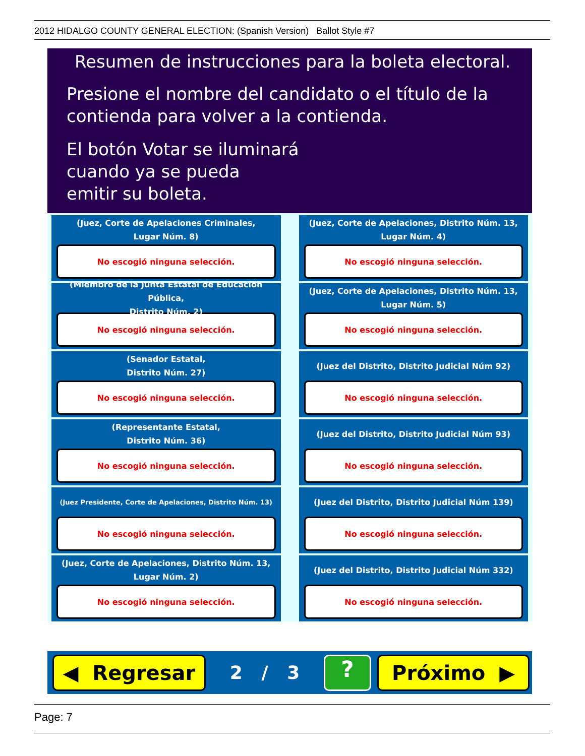2012 HIDALGO COUNTY GENERAL ELECTION: (Spanish Version) Ballot Style #7
Resumen de instrucciones para la boleta electoral.
Presione el nombre del candidato o el título de la
contienda para volver a la contienda.
El botón Votar se iluminará
cuando ya se pueda
emitir su boleta.
(Juez, Corte de Apelaciones Criminales,
Lugar Núm. 8)
No escogió ninguna selección.
(Juez, Corte de Apelaciones, Distrito Núm. 13,
Lugar Núm. 4)
No escogió ninguna selección.
(Miembro de la Junta Estatal de Educación Pública,
Distrito Núm. 2)
No escogió ninguna selección.
(Juez, Corte de Apelaciones, Distrito Núm. 13,
Lugar Núm. 5)
No escogió ninguna selección.
(Senador Estatal,
Distrito Núm. 27)
No escogió ninguna selección.
(Juez del Distrito, Distrito Judicial Núm 92)
No escogió ninguna selección.
(Representante Estatal,
Distrito Núm. 36)
No escogió ninguna selección.
(Juez del Distrito, Distrito Judicial Núm 93)
No escogió ninguna selección.
(Juez Presidente, Corte de Apelaciones, Distrito Núm. 13)
No escogió ninguna selección.
(Juez del Distrito, Distrito Judicial Núm 139)
No escogió ninguna selección.
(Juez, Corte de Apelaciones, Distrito Núm. 13,
Lugar Núm. 2)
No escogió ninguna selección.
(Juez del Distrito, Distrito Judicial Núm 332)
No escogió ninguna selección.
◀ Regresar
2 / 3
? Próximo ▶
Page: 7